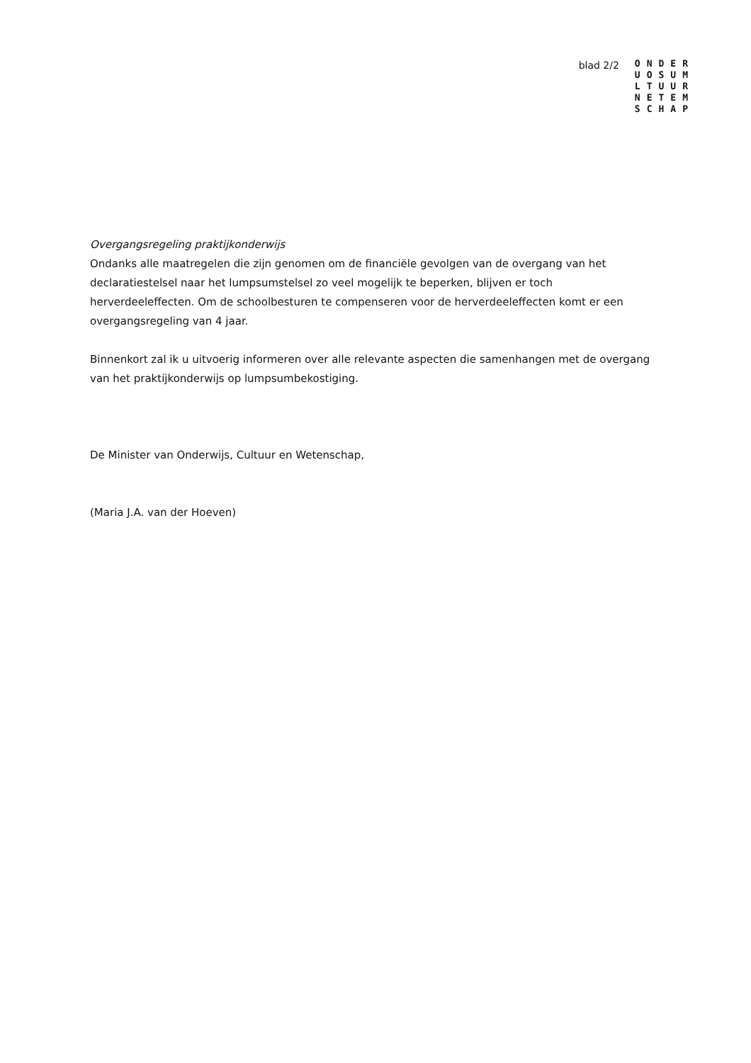blad 2/2
ONDER
UOSUM
LTUUR
NETEM
SCHAP
Overgangsregeling praktijkonderwijs
Ondanks alle maatregelen die zijn genomen om de financiële gevolgen van de overgang van het declaratiestelsel naar het lumpsumstelsel zo veel mogelijk te beperken, blijven er toch herverdeeleffecten. Om de schoolbesturen te compenseren voor de herverdeeleffecten komt er een overgangsregeling van 4 jaar.
Binnenkort zal ik u uitvoerig informeren over alle relevante aspecten die samenhangen met de overgang van het praktijkonderwijs op lumpsumbekostiging.
De Minister van Onderwijs, Cultuur en Wetenschap,
(Maria J.A. van der Hoeven)